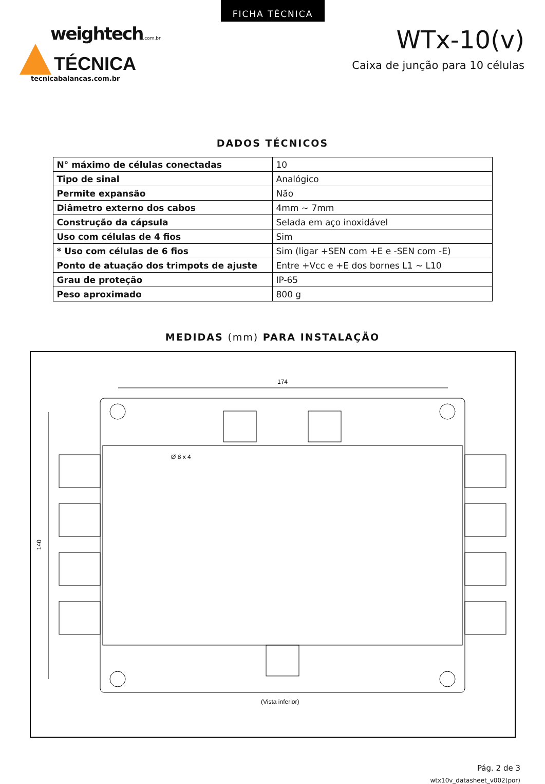FICHA TÉCNICA
weightech.com.br
TÉCNICA
tecnicabalancas.com.br
WTx-10(v)
Caixa de junção para 10 células
DADOS TÉCNICOS
| N° máximo de células conectadas | 10 |
| Tipo de sinal | Analógico |
| Permite expansão | Não |
| Diâmetro externo dos cabos | 4mm ~ 7mm |
| Construção da cápsula | Selada em aço inoxidável |
| Uso com células de 4 fios | Sim |
| * Uso com células de 6 fios | Sim (ligar +SEN com +E e -SEN com -E) |
| Ponto de atuação dos trimpots de ajuste | Entre +Vcc e +E dos bornes L1 ~ L10 |
| Grau de proteção | IP-65 |
| Peso aproximado | 800 g |
MEDIDAS (mm) PARA INSTALAÇÃO
174
140
Ø 8 x 4
(Vista inferior)
Pág. 2 de 3
wtx10v_datasheet_v002(por)